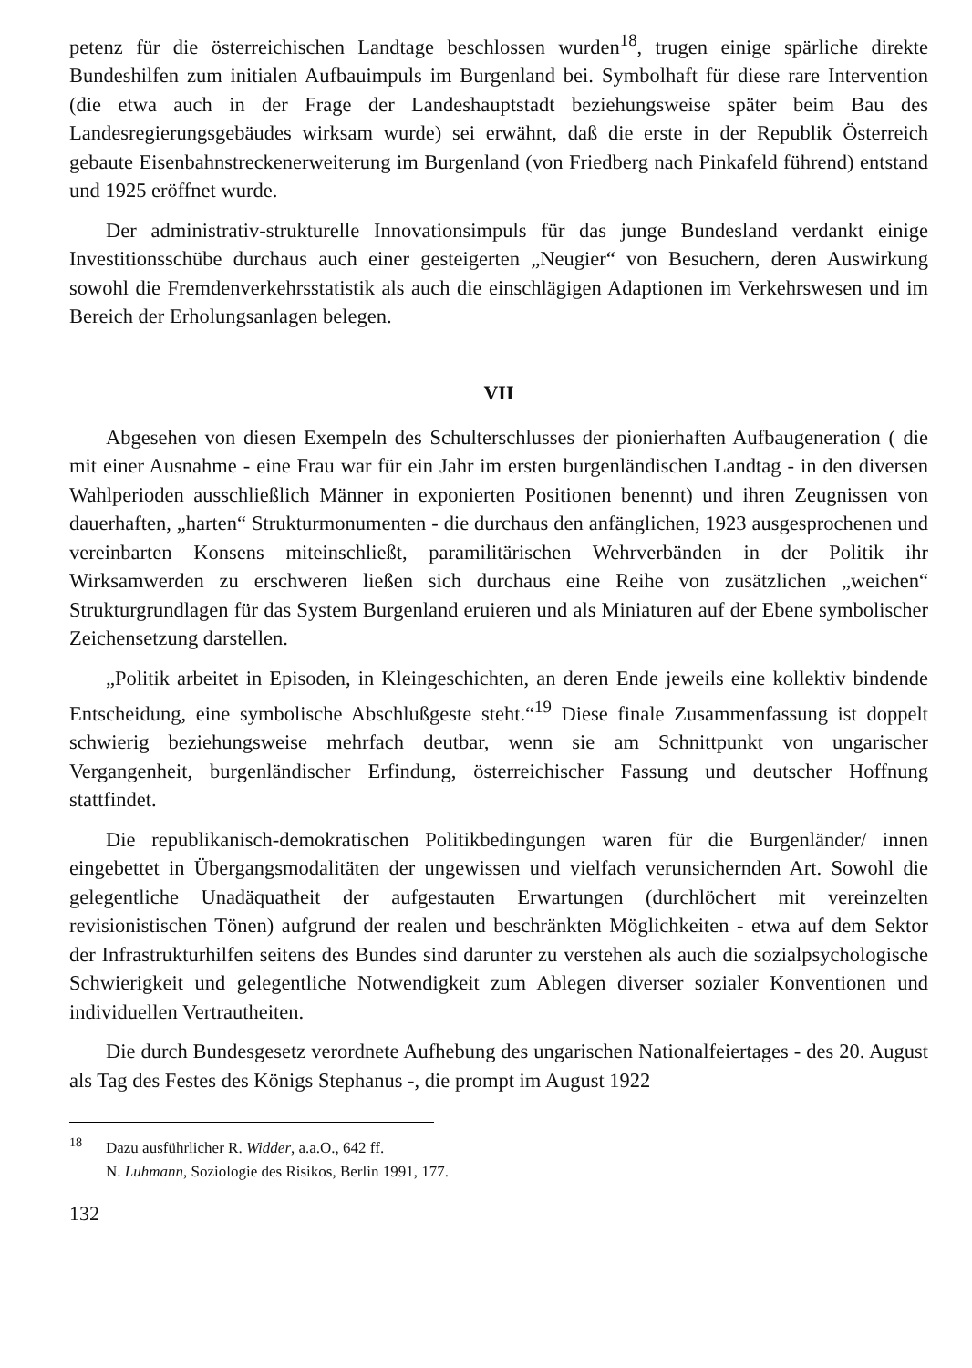petenz für die österreichischen Landtage beschlossen wurden<sup>18</sup>, trugen einige spärliche direkte Bundeshilfen zum initialen Aufbauimpuls im Burgenland bei. Symbolhaft für diese rare Intervention (die etwa auch in der Frage der Landeshauptstadt beziehungsweise später beim Bau des Landesregierungsgebäudes wirksam wurde) sei erwähnt, daß die erste in der Republik Österreich gebaute Eisenbahnstreckenerweiterung im Burgenland (von Friedberg nach Pinkafeld führend) entstand und 1925 eröffnet wurde.
Der administrativ-strukturelle Innovationsimpuls für das junge Bundesland verdankt einige Investitionsschübe durchaus auch einer gesteigerten „Neugier“ von Besuchern, deren Auswirkung sowohl die Fremdenverkehrsstatistik als auch die einschlägigen Adaptionen im Verkehrswesen und im Bereich der Erholungsanlagen belegen.
VII
Abgesehen von diesen Exempeln des Schulterschlusses der pionierhaften Aufbaugeneration ( die mit einer Ausnahme - eine Frau war für ein Jahr im ersten burgenländischen Landtag - in den diversen Wahlperioden ausschließlich Männer in exponierten Positionen benennt) und ihren Zeugnissen von dauerhaften, „harten“ Strukturmonumenten - die durchaus den anfänglichen, 1923 ausgesprochenen und vereinbarten Konsens miteinschließt, paramilitärischen Wehrverbänden in der Politik ihr Wirksamwerden zu erschweren ließen sich durchaus eine Reihe von zusätzlichen „weichen“ Strukturgrundlagen für das System Burgenland eruieren und als Miniaturen auf der Ebene symbolischer Zeichensetzung darstellen.
„Politik arbeitet in Episoden, in Kleingeschichten, an deren Ende jeweils eine kollektiv bindende Entscheidung, eine symbolische Abschlußgeste steht.“<sup>19</sup> Diese finale Zusammenfassung ist doppelt schwierig beziehungsweise mehrfach deutbar, wenn sie am Schnittpunkt von ungarischer Vergangenheit, burgenländischer Erfindung, österreichischer Fassung und deutscher Hoffnung stattfindet.
Die republikanisch-demokratischen Politikbedingungen waren für die Burgenländer/ innen eingebettet in Übergangsmodalitäten der ungewissen und vielfach verunsichernden Art. Sowohl die gelegentliche Unadäquatheit der aufgestauten Erwartungen (durchlöchert mit vereinzelten revisionistischen Tönen) aufgrund der realen und beschränkten Möglichkeiten - etwa auf dem Sektor der Infrastrukturhilfen seitens des Bundes sind darunter zu verstehen als auch die sozialpsychologische Schwierigkeit und gelegentliche Notwendigkeit zum Ablegen diverser sozialer Konventionen und individuellen Vertrautheiten.
Die durch Bundesgesetz verordnete Aufhebung des ungarischen Nationalfeiertages - des 20. August als Tag des Festes des Königs Stephanus -, die prompt im August 1922
<sup>18</sup> Dazu ausführlicher R. Widder, a.a.O., 642 ff.
N. Luhmann, Soziologie des Risikos, Berlin 1991, 177.
132